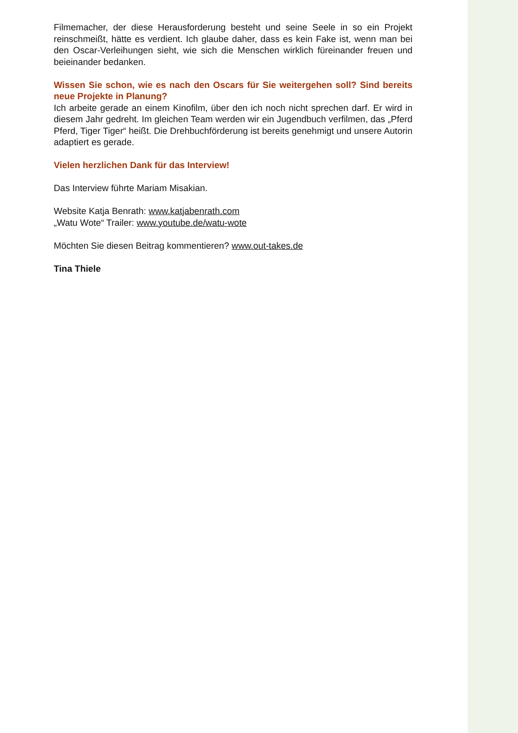Filmemacher, der diese Herausforderung besteht und seine Seele in so ein Projekt reinschmeißt, hätte es verdient. Ich glaube daher, dass es kein Fake ist, wenn man bei den Oscar-Verleihungen sieht, wie sich die Menschen wirklich füreinander freuen und beieinander bedanken.
Wissen Sie schon, wie es nach den Oscars für Sie weitergehen soll? Sind bereits neue Projekte in Planung?
Ich arbeite gerade an einem Kinofilm, über den ich noch nicht sprechen darf. Er wird in diesem Jahr gedreht. Im gleichen Team werden wir ein Jugendbuch verfilmen, das „Pferd Pferd, Tiger Tiger“ heißt. Die Drehbuchförderung ist bereits genehmigt und unsere Autorin adaptiert es gerade.
Vielen herzlichen Dank für das Interview!
Das Interview führte Mariam Misakian.
Website Katja Benrath: www.katjabenrath.com
„Watu Wote“ Trailer: www.youtube.de/watu-wote
Möchten Sie diesen Beitrag kommentieren? www.out-takes.de
Tina Thiele